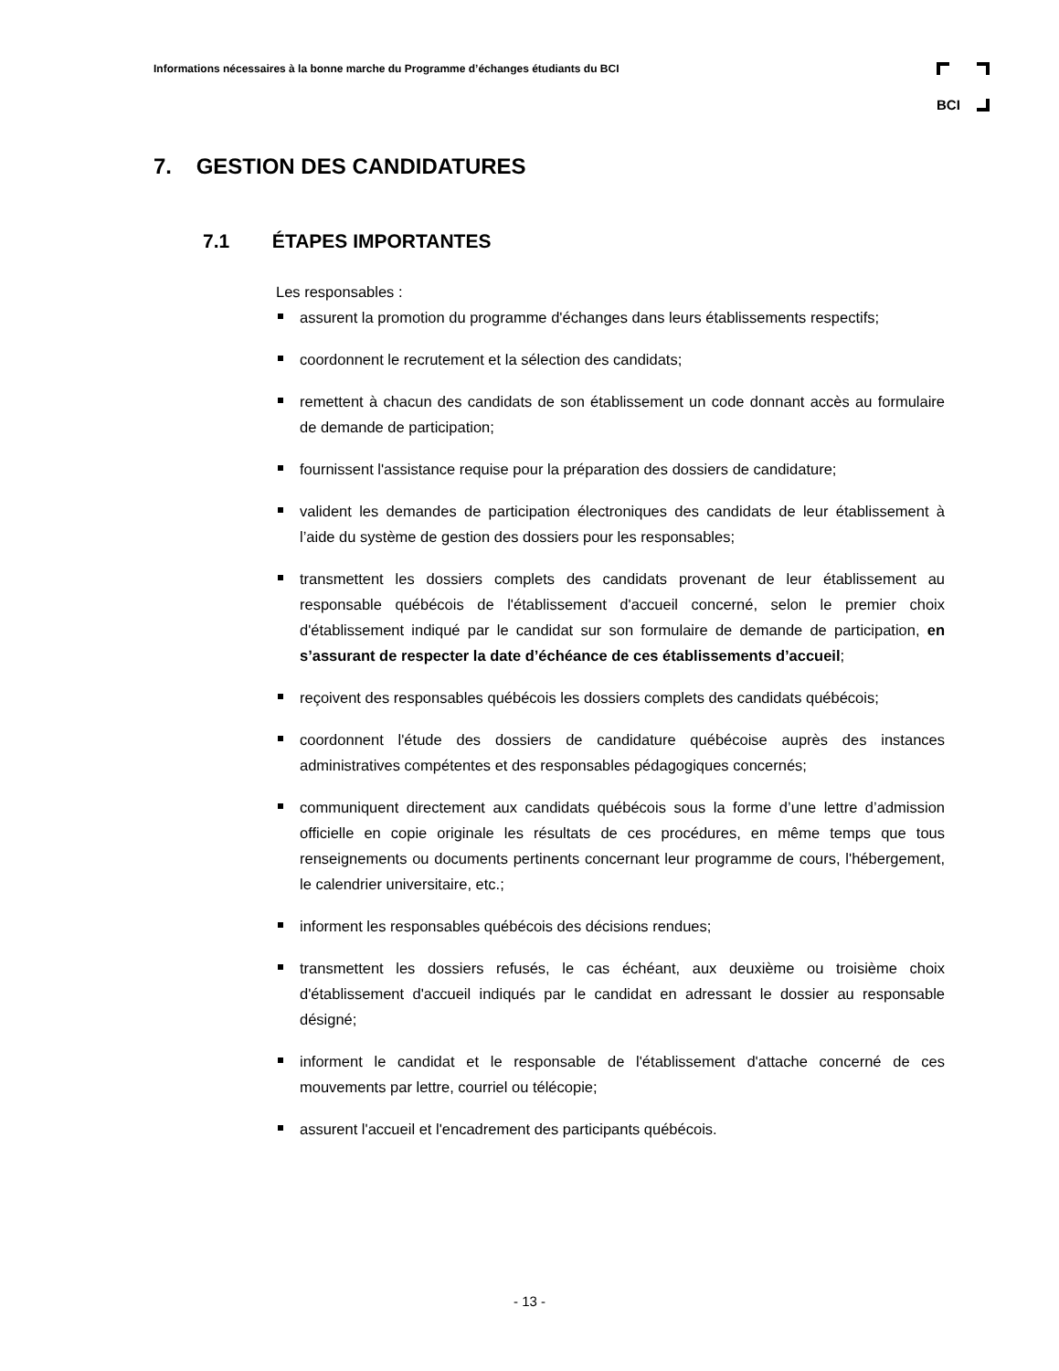Informations nécessaires à la bonne marche du Programme d’échanges étudiants du BCI
BCI
7. GESTION DES CANDIDATURES
7.1 ÉTAPES IMPORTANTES
Les responsables :
assurent la promotion du programme d'échanges dans leurs établissements respectifs;
coordonnent le recrutement et la sélection des candidats;
remettent à chacun des candidats de son établissement un code donnant accès au formulaire de demande de participation;
fournissent l'assistance requise pour la préparation des dossiers de candidature;
valident les demandes de participation électroniques des candidats de leur établissement à l’aide du système de gestion des dossiers pour les responsables;
transmettent les dossiers complets des candidats provenant de leur établissement au responsable québécois de l'établissement d'accueil concerné, selon le premier choix d'établissement indiqué par le candidat sur son formulaire de demande de participation, en s’assurant de respecter la date d’échéance de ces établissements d’accueil;
reçoivent des responsables québécois les dossiers complets des candidats québécois;
coordonnent l'étude des dossiers de candidature québécoise auprès des instances administratives compétentes et des responsables pédagogiques concernés;
communiquent directement aux candidats québécois sous la forme d’une lettre d’admission officielle en copie originale les résultats de ces procédures, en même temps que tous renseignements ou documents pertinents concernant leur programme de cours, l'hébergement, le calendrier universitaire, etc.;
informent les responsables québécois des décisions rendues;
transmettent les dossiers refusés, le cas échéant, aux deuxième ou troisième choix d'établissement d'accueil indiqués par le candidat en adressant le dossier au responsable désigné;
informent le candidat et le responsable de l'établissement d'attache concerné de ces mouvements par lettre, courriel ou télécopie;
assurent l'accueil et l'encadrement des participants québécois.
- 13 -